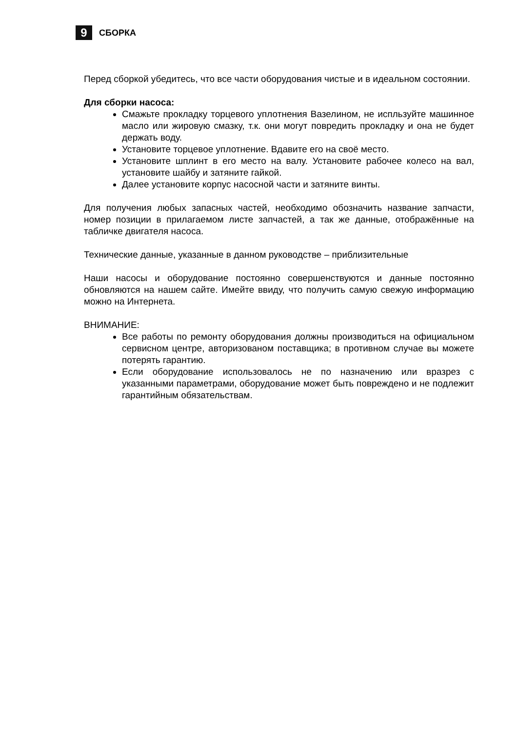9
СБОРКА
Перед сборкой убедитесь, что все части оборудования чистые и в идеальном состоянии.
Для сборки насоса:
Смажьте прокладку торцевого уплотнения Вазелином, не испльзуйте машинное масло или жировую смазку, т.к. они могут повредить прокладку и она не будет держать воду.
Установите торцевое уплотнение. Вдавите его на своё место.
Установите шплинт в его место на валу. Установите рабочее колесо на вал, установите шайбу и затяните гайкой.
Далее установите корпус насосной части и затяните винты.
Для получения любых запасных частей, необходимо обозначить название запчасти, номер позиции в прилагаемом листе запчастей, а так же данные, отображённые на табличке двигателя насоса.
Технические данные, указанные в данном руководстве – приблизительные
Наши насосы и оборудование постоянно совершенствуются и данные постоянно обновляются на нашем сайте. Имейте ввиду, что получить самую свежую информацию можно на Интернета.
ВНИМАНИЕ:
Все работы по ремонту оборудования должны производиться на официальном сервисном центре, авторизованом поставщика; в противном случае вы можете потерять гарантию.
Если оборудование использовалось не по назначению или вразрез с указанными параметрами, оборудование может быть повреждено и не подлежит гарантийным обязательствам.